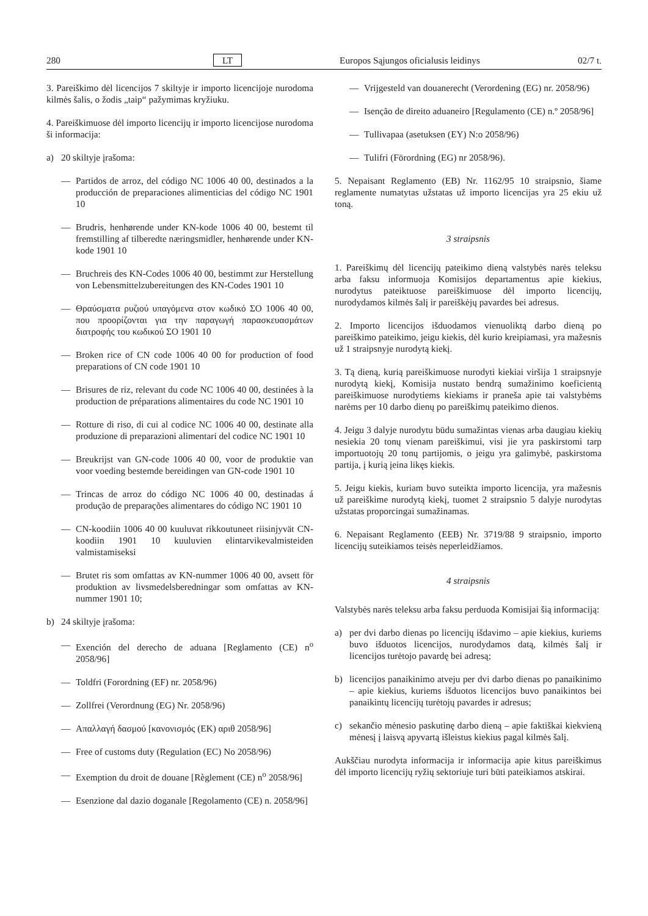280 LT Europos Sąjungos oficialusis leidinys 02/7 t.
3. Pareiškimo dėl licencijos 7 skiltyje ir importo licencijoje nurodoma kilmės šalis, o žodis „taip“ pažymimas kryžiuku.
4. Pareiškimuose dėl importo licencijų ir importo licencijose nurodoma ši informacija:
a) 20 skiltyje įrašoma:
— Partidos de arroz, del código NC 1006 40 00, destinados a la producción de preparaciones alimenticias del código NC 1901 10
— Brudris, henhørende under KN-kode 1006 40 00, bestemt til fremstilling af tilberedte næringsmidler, henhørende under KN-kode 1901 10
— Bruchreis des KN-Codes 1006 40 00, bestimmt zur Herstellung von Lebensmittelzubereitungen des KN-Codes 1901 10
— Θραύσματα ρυζιού υπαγόμενα στον κωδικό ΣΟ 1006 40 00, που προορίζονται για την παραγωγή παρασκευασμάτων διατροφής του κωδικού ΣΟ 1901 10
— Broken rice of CN code 1006 40 00 for production of food preparations of CN code 1901 10
— Brisures de riz, relevant du code NC 1006 40 00, destinées à la production de préparations alimentaires du code NC 1901 10
— Rotture di riso, di cui al codice NC 1006 40 00, destinate alla produzione di preparazioni alimentari del codice NC 1901 10
— Breukrijst van GN-code 1006 40 00, voor de produktie van voor voeding bestemde bereidingen van GN-code 1901 10
— Trincas de arroz do código NC 1006 40 00, destinadas á produção de preparações alimentares do código NC 1901 10
— CN-koodiin 1006 40 00 kuuluvat rikkoutuneet riisinjyvät CN-koodiin 1901 10 kuuluvien elintarvikevalmisteiden valmistamiseksi
— Brutet ris som omfattas av KN-nummer 1006 40 00, avsett för produktion av livsmedelsberedningar som omfattas av KN-nummer 1901 10;
b) 24 skiltyje įrašoma:
— Exención del derecho de aduana [Reglamento (CE) n<sup>o</sup> 2058/96]
— Toldfri (Forordning (EF) nr. 2058/96)
— Zollfrei (Verordnung (EG) Nr. 2058/96)
— Απαλλαγή δασμού [κανονισμός (ΕΚ) αριθ 2058/96]
— Free of customs duty (Regulation (EC) No 2058/96)
— Exemption du droit de douane [Règlement (CE) n<sup>o</sup> 2058/96]
— Esenzione dal dazio doganale [Regolamento (CE) n. 2058/96]
— Vrijgesteld van douanerecht (Verordening (EG) nr. 2058/96)
— Isenção de direito aduaneiro [Regulamento (CE) n.º 2058/96]
— Tullivapaa (asetuksen (EY) N:o 2058/96)
— Tulifri (Förordning (EG) nr 2058/96).
5. Nepaisant Reglamento (EB) Nr. 1162/95 10 straipsnio, šiame reglamente numatytas užstatas už importo licencijas yra 25 ekiu už toną.
3 straipsnis
1. Pareiškimų dėl licencijų pateikimo dieną valstybės narės teleksu arba faksu informuoja Komisijos departamentus apie kiekius, nurodytus pateiktuose pareiškimuose dėl importo licencijų, nurodydamos kilmės šalį ir pareiškėjų pavardes bei adresus.
2. Importo licencijos išduodamos vienuoliktą darbo dieną po pareiškimo pateikimo, jeigu kiekis, dėl kurio kreipiamasi, yra mažesnis už 1 straipsnyje nurodytą kiekį.
3. Tą dieną, kurią pareiškimuose nurodyti kiekiai viršija 1 straipsnyje nurodytą kiekį, Komisija nustato bendrą sumažinimo koeficientą pareiškimuose nurodytiems kiekiams ir praneša apie tai valstybėms narėms per 10 darbo dienų po pareiškimų pateikimo dienos.
4. Jeigu 3 dalyje nurodytu būdu sumažintas vienas arba daugiau kiekių nesiekia 20 tonų vienam pareiškimui, visi jie yra paskirstomi tarp importuotojų 20 tonų partijomis, o jeigu yra galimybė, paskirstoma partija, į kurią įeina likęs kiekis.
5. Jeigu kiekis, kuriam buvo suteikta importo licencija, yra mažesnis už pareiškime nurodytą kiekį, tuomet 2 straipsnio 5 dalyje nurodytas užstatas proporcingai sumažinamas.
6. Nepaisant Reglamento (EEB) Nr. 3719/88 9 straipsnio, importo licencijų suteikiamos teisės neperleidžiamos.
4 straipsnis
Valstybės narės teleksu arba faksu perduoda Komisijai šią informaciją:
a) per dvi darbo dienas po licencijų išdavimo – apie kiekius, kuriems buvo išduotos licencijos, nurodydamos datą, kilmės šalį ir licencijos turėtojo pavardę bei adresą;
b) licencijos panaikinimo atveju per dvi darbo dienas po panaikinimo – apie kiekius, kuriems išduotos licencijos buvo panaikintos bei panaikintų licencijų turėtojų pavardes ir adresus;
c) sekančio mėnesio paskutinę darbo dieną – apie faktiškai kiekvieną mėnesį į laisvą apyvartą išleistus kiekius pagal kilmės šalį.
Aukščiau nurodyta informacija ir informacija apie kitus pareiškimus dėl importo licencijų ryžių sektoriuje turi būti pateikiamos atskirai.